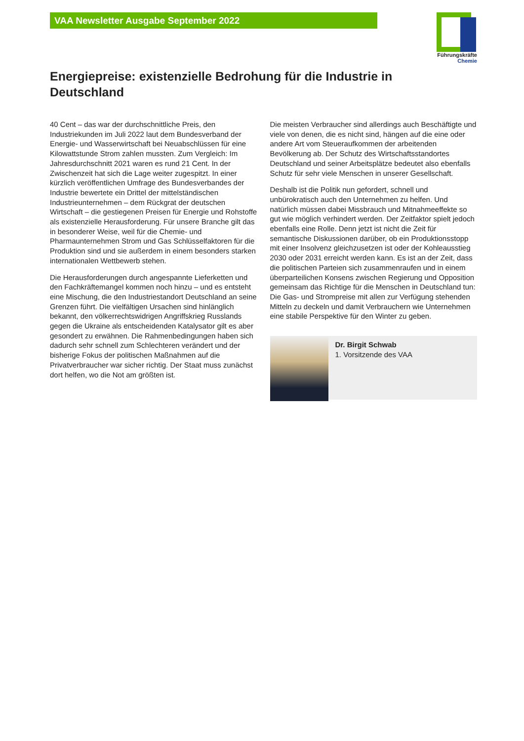VAA Newsletter Ausgabe September 2022
Führungskräfte
Chemie
Energiepreise: existenzielle Bedrohung für die Industrie in Deutschland
40 Cent – das war der durchschnittliche Preis, den Industriekunden im Juli 2022 laut dem Bundesverband der Energie- und Wasserwirtschaft bei Neuabschlüssen für eine Kilowattstunde Strom zahlen mussten. Zum Vergleich: Im Jahresdurchschnitt 2021 waren es rund 21 Cent. In der Zwischenzeit hat sich die Lage weiter zugespitzt. In einer kürzlich veröffentlichen Umfrage des Bundesverbandes der Industrie bewertete ein Drittel der mittelständischen Industrieunternehmen – dem Rückgrat der deutschen Wirtschaft – die gestiegenen Preisen für Energie und Rohstoffe als existenzielle Herausforderung. Für unsere Branche gilt das in besonderer Weise, weil für die Chemie- und Pharmaunternehmen Strom und Gas Schlüsselfaktoren für die Produktion sind und sie außerdem in einem besonders starken internationalen Wettbewerb stehen.
Die Herausforderungen durch angespannte Lieferketten und den Fachkräftemangel kommen noch hinzu – und es entsteht eine Mischung, die den Industriestandort Deutschland an seine Grenzen führt. Die vielfältigen Ursachen sind hinlänglich bekannt, den völkerrechtswidrigen Angriffskrieg Russlands gegen die Ukraine als entscheidenden Katalysator gilt es aber gesondert zu erwähnen. Die Rahmenbedingungen haben sich dadurch sehr schnell zum Schlechteren verändert und der bisherige Fokus der politischen Maßnahmen auf die Privatverbraucher war sicher richtig. Der Staat muss zunächst dort helfen, wo die Not am größten ist.
Die meisten Verbraucher sind allerdings auch Beschäftigte und viele von denen, die es nicht sind, hängen auf die eine oder andere Art vom Steueraufkommen der arbeitenden Bevölkerung ab. Der Schutz des Wirtschaftsstandortes Deutschland und seiner Arbeitsplätze bedeutet also ebenfalls Schutz für sehr viele Menschen in unserer Gesellschaft.
Deshalb ist die Politik nun gefordert, schnell und unbürokratisch auch den Unternehmen zu helfen. Und natürlich müssen dabei Missbrauch und Mitnahmeeffekte so gut wie möglich verhindert werden. Der Zeitfaktor spielt jedoch ebenfalls eine Rolle. Denn jetzt ist nicht die Zeit für semantische Diskussionen darüber, ob ein Produktionsstopp mit einer Insolvenz gleichzusetzen ist oder der Kohleausstieg 2030 oder 2031 erreicht werden kann. Es ist an der Zeit, dass die politischen Parteien sich zusammenraufen und in einem überparteilichen Konsens zwischen Regierung und Opposition gemeinsam das Richtige für die Menschen in Deutschland tun: Die Gas- und Strompreise mit allen zur Verfügung stehenden Mitteln zu deckeln und damit Verbrauchern wie Unternehmen eine stabile Perspektive für den Winter zu geben.
Dr. Birgit Schwab
1. Vorsitzende des VAA